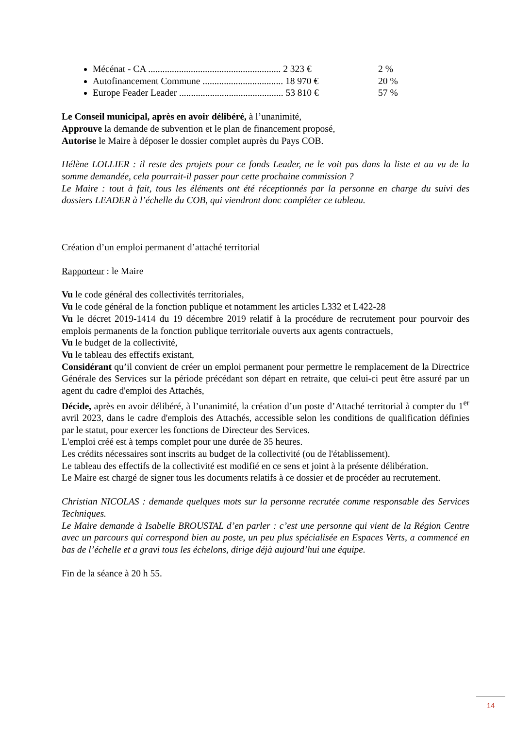Mécénat - CA ........................................................ 2 323 € 2 %
Autofinancement Commune .................................. 18 970 € 20 %
Europe Feader Leader ............................................ 53 810 € 57 %
Le Conseil municipal, après en avoir délibéré, à l’unanimité,
Approuve la demande de subvention et le plan de financement proposé,
Autorise le Maire à déposer le dossier complet auprès du Pays COB.
Hélène LOLLIER : il reste des projets pour ce fonds Leader, ne le voit pas dans la liste et au vu de la somme demandée, cela pourrait-il passer pour cette prochaine commission ?
Le Maire : tout à fait, tous les éléments ont été réceptionnés par la personne en charge du suivi des dossiers LEADER à l’échelle du COB, qui viendront donc compléter ce tableau.
Création d’un emploi permanent d’attaché territorial
Rapporteur : le Maire
Vu le code général des collectivités territoriales,
Vu le code général de la fonction publique et notamment les articles L332 et L422-28
Vu le décret 2019-1414 du 19 décembre 2019 relatif à la procédure de recrutement pour pourvoir des emplois permanents de la fonction publique territoriale ouverts aux agents contractuels,
Vu le budget de la collectivité,
Vu le tableau des effectifs existant,
Considérant qu’il convient de créer un emploi permanent pour permettre le remplacement de la Directrice Générale des Services sur la période précédant son départ en retraite, que celui-ci peut être assuré par un agent du cadre d'emploi des Attachés,
Décide, après en avoir délibéré, à l’unanimité, la création d’un poste d’Attaché territorial à compter du 1<sup>er</sup> avril 2023, dans le cadre d'emplois des Attachés, accessible selon les conditions de qualification définies par le statut, pour exercer les fonctions de Directeur des Services.
L'emploi créé est à temps complet pour une durée de 35 heures.
Les crédits nécessaires sont inscrits au budget de la collectivité (ou de l'établissement).
Le tableau des effectifs de la collectivité est modifié en ce sens et joint à la présente délibération.
Le Maire est chargé de signer tous les documents relatifs à ce dossier et de procéder au recrutement.
Christian NICOLAS : demande quelques mots sur la personne recrutée comme responsable des Services Techniques.
Le Maire demande à Isabelle BROUSTAL d’en parler : c’est une personne qui vient de la Région Centre avec un parcours qui correspond bien au poste, un peu plus spécialisée en Espaces Verts, a commencé en bas de l’échelle et a gravi tous les échelons, dirige déjà aujourd’hui une équipe.
Fin de la séance à 20 h 55.
14